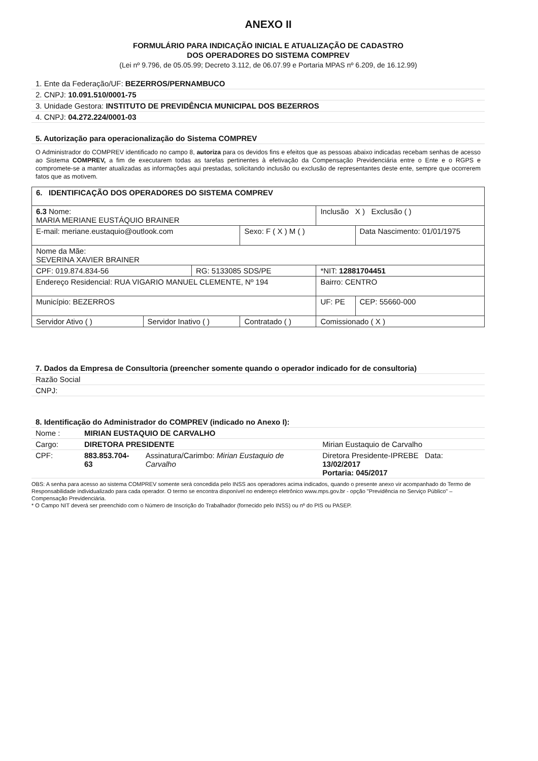ANEXO II
FORMULÁRIO PARA INDICAÇÃO INICIAL E ATUALIZAÇÃO DE CADASTRO
DOS OPERADORES DO SISTEMA COMPREV
(Lei nº 9.796, de 05.05.99; Decreto 3.112, de 06.07.99 e Portaria MPAS nº 6.209, de 16.12.99)
| 1. Ente da Federação/UF: BEZERROS/PERNAMBUCO |
| 2. CNPJ: 10.091.510/0001-75 |
| 3. Unidade Gestora: INSTITUTO DE PREVIDÊNCIA MUNICIPAL DOS BEZERROS |
| 4. CNPJ: 04.272.224/0001-03 |
| 5. Autorização para operacionalização do Sistema COMPREV |
O Administrador do COMPREV identificado no campo 8, autoriza para os devidos fins e efeitos que as pessoas abaixo indicadas recebam senhas de acesso ao Sistema COMPREV, a fim de executarem todas as tarefas pertinentes à efetivação da Compensação Previdenciária entre o Ente e o RGPS e compromete-se a manter atualizadas as informações aqui prestadas, solicitando inclusão ou exclusão de representantes deste ente, sempre que ocorrerem fatos que as motivem.
| 6. IDENTIFICAÇÃO DOS OPERADORES DO SISTEMA COMPREV | | | | | |
| 6.3 Nome: MARIA MERIANE EUSTÁQUIO BRAINER | | | | Inclusão X ) Exclusão ( ) | |
| E-mail: meriane.eustaquio@outlook.com | | | Sexo: F ( X ) M ( ) | | Data Nascimento: 01/01/1975 |
| Nome da Mãe: SEVERINA XAVIER BRAINER | | | | | |
| CPF: 019.874.834-56 | | RG: 5133085 SDS/PE | | *NIT: 12881704451 | |
| Endereço Residencial: RUA VIGARIO MANUEL CLEMENTE, Nº 194 | | | | Bairro: CENTRO | |
| Município: BEZERROS | | | | UF: PE | CEP: 55660-000 |
| Servidor Ativo ( ) | Servidor Inativo ( ) | | Contratado ( ) | Comissionado ( X ) | |
| 7. Dados da Empresa de Consultoria (preencher somente quando o operador indicado for de consultoria) | |
| Razão Social | |
| CNPJ: | |
| 8. Identificação do Administrador do COMPREV (indicado no Anexo I): | | | |
| Nome : | MIRIAN EUSTAQUIO DE CARVALHO | | |
| Cargo: | DIRETORA PRESIDENTE | | Mirian Eustaquio de Carvalho |
| CPF: | 883.853.704-63 | Assinatura/Carimbo: Mirian Eustaquio de Carvalho | Diretora Presidente-IPREBE Data: 13/02/2017 Portaria: 045/2017 |
OBS: A senha para acesso ao sistema COMPREV somente será concedida pelo INSS aos operadores acima indicados, quando o presente anexo vir acompanhado do Termo de Responsabilidade individualizado para cada operador. O termo se encontra disponível no endereço eletrônico www.mps.gov.br - opção "Previdência no Serviço Público" – Compensação Previdenciária.
* O Campo NIT deverá ser preenchido com o Número de Inscrição do Trabalhador (fornecido pelo INSS) ou nº do PIS ou PASEP.